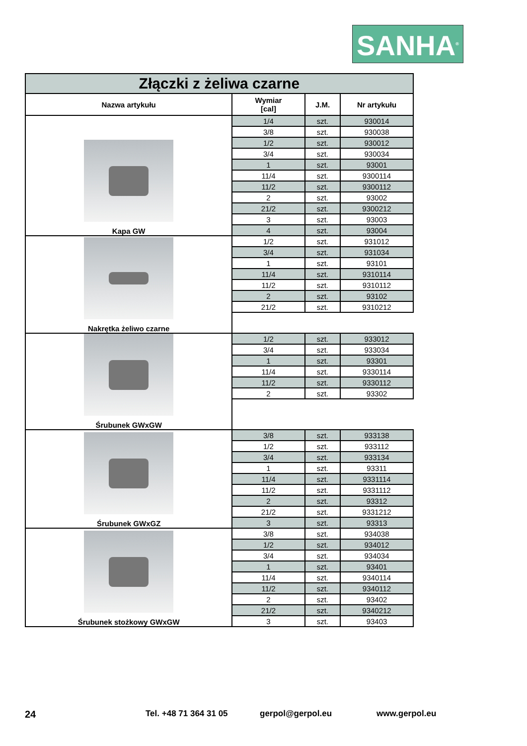SANHA<sup>®</sup>
| Złączki z żeliwa czarne | | | | |
| Nazwa artykułu | Wymiar [cal] | J.M. | Nr artykułu | |
| Kapa GW | 1/4 | szt. | 930014 | |
| | 3/8 | szt. | 930038 | |
| | 1/2 | szt. | 930012 | |
| | 3/4 | szt. | 930034 | |
| | 1 | szt. | 93001 | |
| | 11/4 | szt. | 9300114 | |
| | 11/2 | szt. | 9300112 | |
| | 2 | szt. | 93002 | |
| | 21/2 | szt. | 9300212 | |
| | 3 | szt. | 93003 | |
| | 4 | szt. | 93004 | |
| Nakrętka żeliwo czarne | 1/2 | szt. | 931012 | |
| | 3/4 | szt. | 931034 | |
| | 1 | szt. | 93101 | |
| | 11/4 | szt. | 9310114 | |
| | 11/2 | szt. | 9310112 | |
| | 2 | szt. | 93102 | |
| | 21/2 | szt. | 9310212 | |
| Śrubunek GWxGW | 1/2 | szt. | 933012 | |
| | 3/4 | szt. | 933034 | |
| | 1 | szt. | 93301 | |
| | 11/4 | szt. | 9330114 | |
| | 11/2 | szt. | 9330112 | |
| | 2 | szt. | 93302 | |
| Śrubunek GWxGZ | 3/8 | szt. | 933138 | |
| | 1/2 | szt. | 933112 | |
| | 3/4 | szt. | 933134 | |
| | 1 | szt. | 93311 | |
| | 11/4 | szt. | 9331114 | |
| | 11/2 | szt. | 9331112 | |
| | 2 | szt. | 93312 | |
| | 21/2 | szt. | 9331212 | |
| | 3 | szt. | 93313 | |
| Śrubunek stożkowy GWxGW | 3/8 | szt. | 934038 | |
| | 1/2 | szt. | 934012 | |
| | 3/4 | szt. | 934034 | |
| | 1 | szt. | 93401 | |
| | 11/4 | szt. | 9340114 | |
| | 11/2 | szt. | 9340112 | |
| | 2 | szt. | 93402 | |
| | 21/2 | szt. | 9340212 | |
| | 3 | szt. | 93403 | |
24 Tel. +48 71 364 31 05 gerpol@gerpol.eu www.gerpol.eu